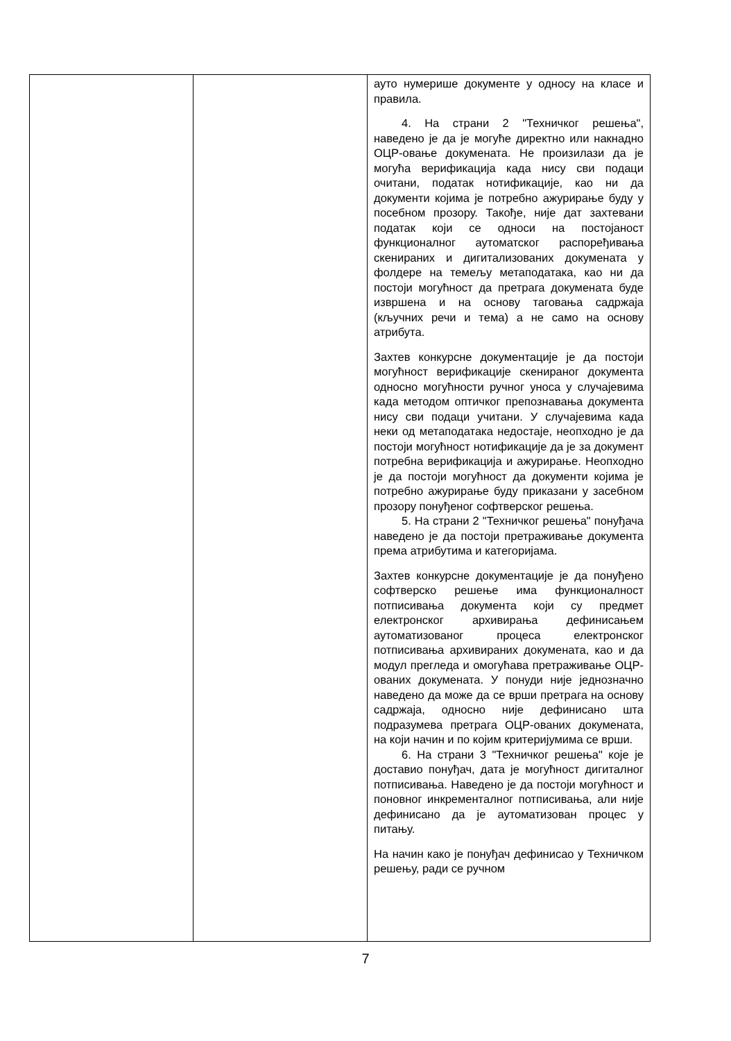| | | ауто нумерише документе у односу на класе и правила. 4. На страни 2 "Техничког решења", наведено је да је могуће директно или накнадно ОЦР-овање докумената. Не произилази да је могућа верификација када нису сви подаци очитани, податак нотификације, као ни да документи којима је потребно ажурирање буду у посебном прозору. Такође, није дат захтевани податак који се односи на постојаност функционалног аутоматског распоређивања скенираних и дигитализованих докумената у фолдере на темељу метаподатака, као ни да постоји могућност да претрага докумената буде извршена и на основу таговања садржаја (кључних речи и тема) а не само на основу атрибута. Захтев конкурсне документације је да постоји могућност верификације скенираног документа односно могућности ручног уноса у случајевима када методом оптичког препознавања документа нису сви подаци учитани. У случајевима када неки од метаподатака недостаје, неопходно је да постоји могућност нотификације да је за документ потребна верификација и ажурирање. Неопходно је да постоји могућност да документи којима је потребно ажурирање буду приказани у засебном прозору понуђеног софтверског решења. 5. На страни 2 "Техничког решења" понуђача наведено је да постоји претраживање документа према атрибутима и категоријама. Захтев конкурсне документације је да понуђено софтверско решење има функционалност потписивања документа који су предмет електронског архивирања дефинисањем аутоматизованог процеса електронског потписивања архивираних докумената, као и да модул прегледа и омогућава претраживање ОЦР-ованих докумената. У понуди није једнозначно наведено да може да се врши претрага на основу садржаја, односно није дефинисано шта подразумева претрага ОЦР-ованих докумената, на који начин и по којим критеријумима се врши. 6. На страни 3 "Техничког решења" које је доставио понуђач, дата је могућност дигиталног потписивања. Наведено је да постоји могућност и поновног инкременталног потписивања, али није дефинисано да је аутоматизован процес у питању. На начин како је понуђач дефинисао у Техничком решењу, ради се ручном |
7